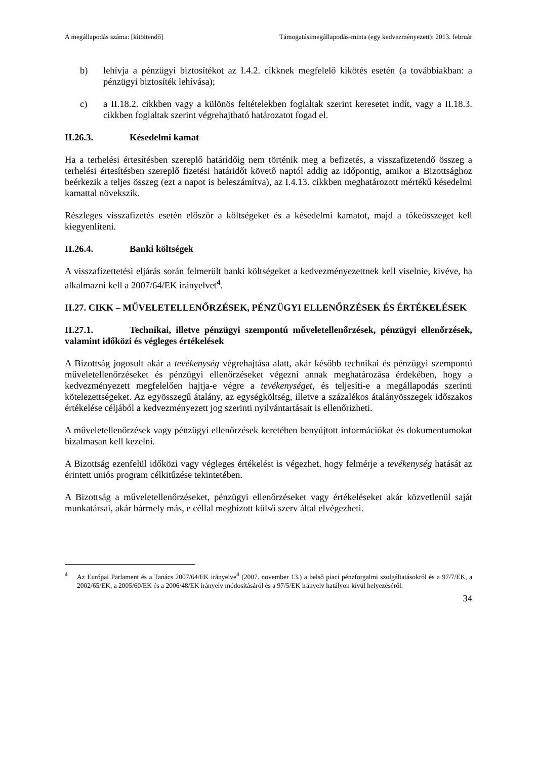A megállapodás száma: [kitöltendő] Támogatásimegállapodás-minta (egy kedvezményezett): 2013. február
b) lehívja a pénzügyi biztosítékot az I.4.2. cikknek megfelelő kikötés esetén (a továbbiakban: a pénzügyi biztosíték lehívása);
c) a II.18.2. cikkben vagy a különös feltételekben foglaltak szerint keresetet indít, vagy a II.18.3. cikkben foglaltak szerint végrehajtható határozatot fogad el.
II.26.3. Késedelmi kamat
Ha a terhelési értesítésben szereplő határidőig nem történik meg a befizetés, a visszafizetendő összeg a terhelési értesítésben szereplő fizetési határidőt követő naptól addig az időpontig, amikor a Bizottsághoz beérkezik a teljes összeg (ezt a napot is beleszámítva), az I.4.13. cikkben meghatározott mértékű késedelmi kamattal növekszik.
Részleges visszafizetés esetén először a költségeket és a késedelmi kamatot, majd a tőkeösszeget kell kiegyenlíteni.
II.26.4. Banki költségek
A visszafizettetési eljárás során felmerült banki költségeket a kedvezményezettnek kell viselnie, kivéve, ha alkalmazni kell a 2007/64/EK irányelvet<sup>4</sup>.
II.27. CIKK – MŰVELETELLENŐRZÉSEK, PÉNZÜGYI ELLENŐRZÉSEK ÉS ÉRTÉKELÉSEK
II.27.1. Technikai, illetve pénzügyi szempontú műveletellenőrzések, pénzügyi ellenőrzések, valamint időközi és végleges értékelések
A Bizottság jogosult akár a tevékenység végrehajtása alatt, akár később technikai és pénzügyi szempontú műveletellenőrzéseket és pénzügyi ellenőrzéseket végezni annak meghatározása érdekében, hogy a kedvezményezett megfelelően hajtja-e végre a tevékenységet, és teljesíti-e a megállapodás szerinti kötelezettségeket. Az egyösszegű átalány, az egységköltség, illetve a százalékos átalányösszegek időszakos értékelése céljából a kedvezményezett jog szerinti nyilvántartásait is ellenőrizheti.
A műveletellenőrzések vagy pénzügyi ellenőrzések keretében benyújtott információkat és dokumentumokat bizalmasan kell kezelni.
A Bizottság ezenfelül időközi vagy végleges értékelést is végezhet, hogy felmérje a tevékenység hatását az érintett uniós program célkitűzése tekintetében.
A Bizottság a műveletellenőrzéseket, pénzügyi ellenőrzéseket vagy értékeléseket akár közvetlenül saját munkatársai, akár bármely más, e céllal megbízott külső szerv által elvégezheti.
<sup>4</sup> Az Európai Parlament és a Tanács 2007/64/EK irányelve<sup>4</sup> (2007. november 13.) a belső piaci pénzforgalmi szolgáltatásokról és a 97/7/EK, a 2002/65/EK, a 2005/60/EK és a 2006/48/EK irányelv módosításáról és a 97/5/EK irányelv hatályon kívül helyezéséről.
34